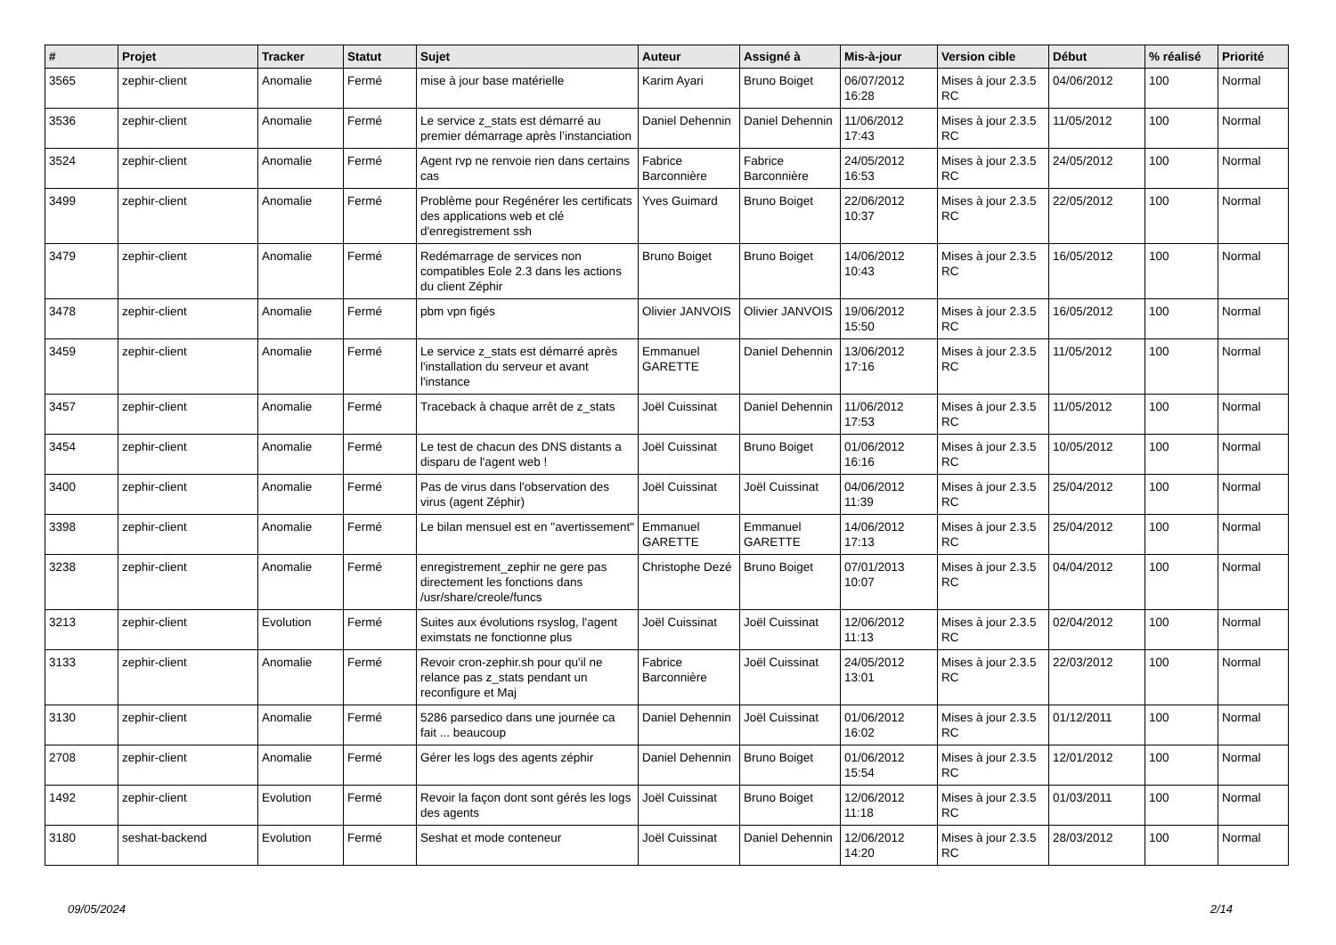| # | Projet | Tracker | Statut | Sujet | Auteur | Assigné à | Mis-à-jour | Version cible | Début | % réalisé | Priorité |
| --- | --- | --- | --- | --- | --- | --- | --- | --- | --- | --- | --- |
| 3565 | zephir-client | Anomalie | Fermé | mise à jour base matérielle | Karim Ayari | Bruno Boiget | 06/07/2012 16:28 | Mises à jour 2.3.5 RC | 04/06/2012 | 100 | Normal |
| 3536 | zephir-client | Anomalie | Fermé | Le service z_stats est démarré au premier démarrage après l’instanciation | Daniel Dehennin | Daniel Dehennin | 11/06/2012 17:43 | Mises à jour 2.3.5 RC | 11/05/2012 | 100 | Normal |
| 3524 | zephir-client | Anomalie | Fermé | Agent rvp ne renvoie rien dans certains cas | Fabrice Barconnière | Fabrice Barconnière | 24/05/2012 16:53 | Mises à jour 2.3.5 RC | 24/05/2012 | 100 | Normal |
| 3499 | zephir-client | Anomalie | Fermé | Problème pour Regénérer les certificats des applications web et clé d'enregistrement ssh | Yves Guimard | Bruno Boiget | 22/06/2012 10:37 | Mises à jour 2.3.5 RC | 22/05/2012 | 100 | Normal |
| 3479 | zephir-client | Anomalie | Fermé | Redémarrage de services non compatibles Eole 2.3 dans les actions du client Zéphir | Bruno Boiget | Bruno Boiget | 14/06/2012 10:43 | Mises à jour 2.3.5 RC | 16/05/2012 | 100 | Normal |
| 3478 | zephir-client | Anomalie | Fermé | pbm vpn figés | Olivier JANVOIS | Olivier JANVOIS | 19/06/2012 15:50 | Mises à jour 2.3.5 RC | 16/05/2012 | 100 | Normal |
| 3459 | zephir-client | Anomalie | Fermé | Le service z_stats est démarré après l'installation du serveur et avant l'instance | Emmanuel GARETTE | Daniel Dehennin | 13/06/2012 17:16 | Mises à jour 2.3.5 RC | 11/05/2012 | 100 | Normal |
| 3457 | zephir-client | Anomalie | Fermé | Traceback à chaque arrêt de z_stats | Joël Cuissinat | Daniel Dehennin | 11/06/2012 17:53 | Mises à jour 2.3.5 RC | 11/05/2012 | 100 | Normal |
| 3454 | zephir-client | Anomalie | Fermé | Le test de chacun des DNS distants a disparu de l'agent web ! | Joël Cuissinat | Bruno Boiget | 01/06/2012 16:16 | Mises à jour 2.3.5 RC | 10/05/2012 | 100 | Normal |
| 3400 | zephir-client | Anomalie | Fermé | Pas de virus dans l'observation des virus (agent Zéphir) | Joël Cuissinat | Joël Cuissinat | 04/06/2012 11:39 | Mises à jour 2.3.5 RC | 25/04/2012 | 100 | Normal |
| 3398 | zephir-client | Anomalie | Fermé | Le bilan mensuel est en "avertissement" | Emmanuel GARETTE | Emmanuel GARETTE | 14/06/2012 17:13 | Mises à jour 2.3.5 RC | 25/04/2012 | 100 | Normal |
| 3238 | zephir-client | Anomalie | Fermé | enregistrement_zephir ne gere pas directement les fonctions dans /usr/share/creole/funcs | Christophe Dezé | Bruno Boiget | 07/01/2013 10:07 | Mises à jour 2.3.5 RC | 04/04/2012 | 100 | Normal |
| 3213 | zephir-client | Evolution | Fermé | Suites aux évolutions rsyslog, l'agent eximstats ne fonctionne plus | Joël Cuissinat | Joël Cuissinat | 12/06/2012 11:13 | Mises à jour 2.3.5 RC | 02/04/2012 | 100 | Normal |
| 3133 | zephir-client | Anomalie | Fermé | Revoir cron-zephir.sh pour qu'il ne relance pas z_stats pendant un reconfigure et Maj | Fabrice Barconnière | Joël Cuissinat | 24/05/2012 13:01 | Mises à jour 2.3.5 RC | 22/03/2012 | 100 | Normal |
| 3130 | zephir-client | Anomalie | Fermé | 5286 parsedico dans une journée ca fait ... beaucoup | Daniel Dehennin | Joël Cuissinat | 01/06/2012 16:02 | Mises à jour 2.3.5 RC | 01/12/2011 | 100 | Normal |
| 2708 | zephir-client | Anomalie | Fermé | Gérer les logs des agents zéphir | Daniel Dehennin | Bruno Boiget | 01/06/2012 15:54 | Mises à jour 2.3.5 RC | 12/01/2012 | 100 | Normal |
| 1492 | zephir-client | Evolution | Fermé | Revoir la façon dont sont gérés les logs des agents | Joël Cuissinat | Bruno Boiget | 12/06/2012 11:18 | Mises à jour 2.3.5 RC | 01/03/2011 | 100 | Normal |
| 3180 | seshat-backend | Evolution | Fermé | Seshat et mode conteneur | Joël Cuissinat | Daniel Dehennin | 12/06/2012 14:20 | Mises à jour 2.3.5 RC | 28/03/2012 | 100 | Normal |
09/05/2024 2/14